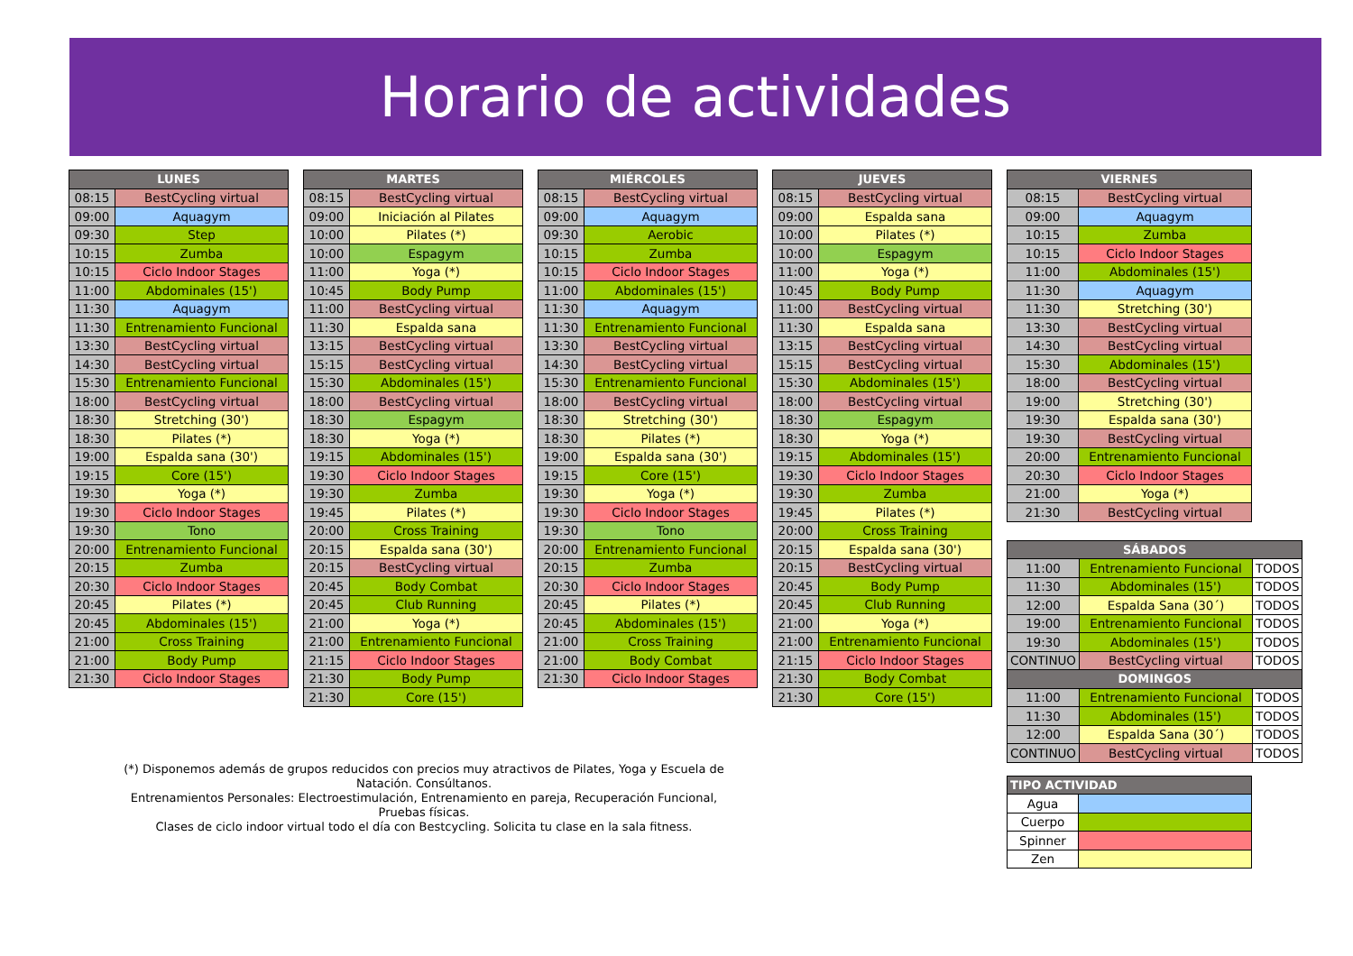Horario de actividades
| LUNES | |
| --- | --- |
| 08:15 | BestCycling virtual |
| 09:00 | Aquagym |
| 09:30 | Step |
| 10:15 | Zumba |
| 10:15 | Ciclo Indoor Stages |
| 11:00 | Abdominales (15') |
| 11:30 | Aquagym |
| 11:30 | Entrenamiento Funcional |
| 13:30 | BestCycling virtual |
| 14:30 | BestCycling virtual |
| 15:30 | Entrenamiento Funcional |
| 18:00 | BestCycling virtual |
| 18:30 | Stretching (30') |
| 18:30 | Pilates (*) |
| 19:00 | Espalda sana (30') |
| 19:15 | Core (15') |
| 19:30 | Yoga (*) |
| 19:30 | Ciclo Indoor Stages |
| 19:30 | Tono |
| 20:00 | Entrenamiento Funcional |
| 20:15 | Zumba |
| 20:30 | Ciclo Indoor Stages |
| 20:45 | Pilates (*) |
| 20:45 | Abdominales (15') |
| 21:00 | Cross Training |
| 21:00 | Body Pump |
| 21:30 | Ciclo Indoor Stages |
| MARTES | |
| --- | --- |
| 08:15 | BestCycling virtual |
| 09:00 | Iniciación al Pilates |
| 10:00 | Pilates (*) |
| 10:00 | Espagym |
| 11:00 | Yoga (*) |
| 10:45 | Body Pump |
| 11:00 | BestCycling virtual |
| 11:30 | Espalda sana |
| 13:15 | BestCycling virtual |
| 15:15 | BestCycling virtual |
| 15:30 | Abdominales (15') |
| 18:00 | BestCycling virtual |
| 18:30 | Espagym |
| 18:30 | Yoga (*) |
| 19:15 | Abdominales (15') |
| 19:30 | Ciclo Indoor Stages |
| 19:30 | Zumba |
| 19:45 | Pilates (*) |
| 20:00 | Cross Training |
| 20:15 | Espalda sana (30') |
| 20:15 | BestCycling virtual |
| 20:45 | Body Combat |
| 20:45 | Club Running |
| 21:00 | Yoga (*) |
| 21:00 | Entrenamiento Funcional |
| 21:15 | Ciclo Indoor Stages |
| 21:30 | Body Pump |
| 21:30 | Core (15') |
| MIÉRCOLES | |
| --- | --- |
| 08:15 | BestCycling virtual |
| 09:00 | Aquagym |
| 09:30 | Aerobic |
| 10:15 | Zumba |
| 10:15 | Ciclo Indoor Stages |
| 11:00 | Abdominales (15') |
| 11:30 | Aquagym |
| 11:30 | Entrenamiento Funcional |
| 13:30 | BestCycling virtual |
| 14:30 | BestCycling virtual |
| 15:30 | Entrenamiento Funcional |
| 18:00 | BestCycling virtual |
| 18:30 | Stretching (30') |
| 18:30 | Pilates (*) |
| 19:00 | Espalda sana (30') |
| 19:15 | Core (15') |
| 19:30 | Yoga (*) |
| 19:30 | Ciclo Indoor Stages |
| 19:30 | Tono |
| 20:00 | Entrenamiento Funcional |
| 20:15 | Zumba |
| 20:30 | Ciclo Indoor Stages |
| 20:45 | Pilates (*) |
| 20:45 | Abdominales (15') |
| 21:00 | Cross Training |
| 21:00 | Body Combat |
| 21:30 | Ciclo Indoor Stages |
| JUEVES | |
| --- | --- |
| 08:15 | BestCycling virtual |
| 09:00 | Espalda sana |
| 10:00 | Pilates (*) |
| 10:00 | Espagym |
| 11:00 | Yoga (*) |
| 10:45 | Body Pump |
| 11:00 | BestCycling virtual |
| 11:30 | Espalda sana |
| 13:15 | BestCycling virtual |
| 15:15 | BestCycling virtual |
| 15:30 | Abdominales (15') |
| 18:00 | BestCycling virtual |
| 18:30 | Espagym |
| 18:30 | Yoga (*) |
| 19:15 | Abdominales (15') |
| 19:30 | Ciclo Indoor Stages |
| 19:30 | Zumba |
| 19:45 | Pilates (*) |
| 20:00 | Cross Training |
| 20:15 | Espalda sana (30') |
| 20:15 | BestCycling virtual |
| 20:45 | Body Pump |
| 20:45 | Club Running |
| 21:00 | Yoga (*) |
| 21:00 | Entrenamiento Funcional |
| 21:15 | Ciclo Indoor Stages |
| 21:30 | Body Combat |
| 21:30 | Core (15') |
| VIERNES | |
| --- | --- |
| 08:15 | BestCycling virtual |
| 09:00 | Aquagym |
| 10:15 | Zumba |
| 10:15 | Ciclo Indoor Stages |
| 11:00 | Abdominales (15') |
| 11:30 | Aquagym |
| 11:30 | Stretching (30') |
| 13:30 | BestCycling virtual |
| 14:30 | BestCycling virtual |
| 15:30 | Abdominales (15') |
| 18:00 | BestCycling virtual |
| 19:00 | Stretching (30') |
| 19:30 | Espalda sana (30') |
| 19:30 | BestCycling virtual |
| 20:00 | Entrenamiento Funcional |
| 20:30 | Ciclo Indoor Stages |
| 21:00 | Yoga (*) |
| 21:30 | BestCycling virtual |
| SÁBADOS | | |
| --- | --- | --- |
| 11:00 | Entrenamiento Funcional | TODOS |
| 11:30 | Abdominales (15') | TODOS |
| 12:00 | Espalda Sana (30´) | TODOS |
| 19:00 | Entrenamiento Funcional | TODOS |
| 19:30 | Abdominales (15') | TODOS |
| CONTINUO | BestCycling virtual | TODOS |
| DOMINGOS | | |
| 11:00 | Entrenamiento Funcional | TODOS |
| 11:30 | Abdominales (15') | TODOS |
| 12:00 | Espalda Sana (30´) | TODOS |
| CONTINUO | BestCycling virtual | TODOS |
| TIPO ACTIVIDAD | |
| --- | --- |
| Agua | |
| Cuerpo | |
| Spinner | |
| Zen | |
(*) Disponemos además de grupos reducidos con precios muy atractivos de Pilates, Yoga y Escuela de Natación. Consúltanos.
Entrenamientos Personales: Electroestimulación, Entrenamiento en pareja, Recuperación Funcional, Pruebas físicas.
Clases de ciclo indoor virtual todo el día con Bestcycling. Solicita tu clase en la sala fitness.